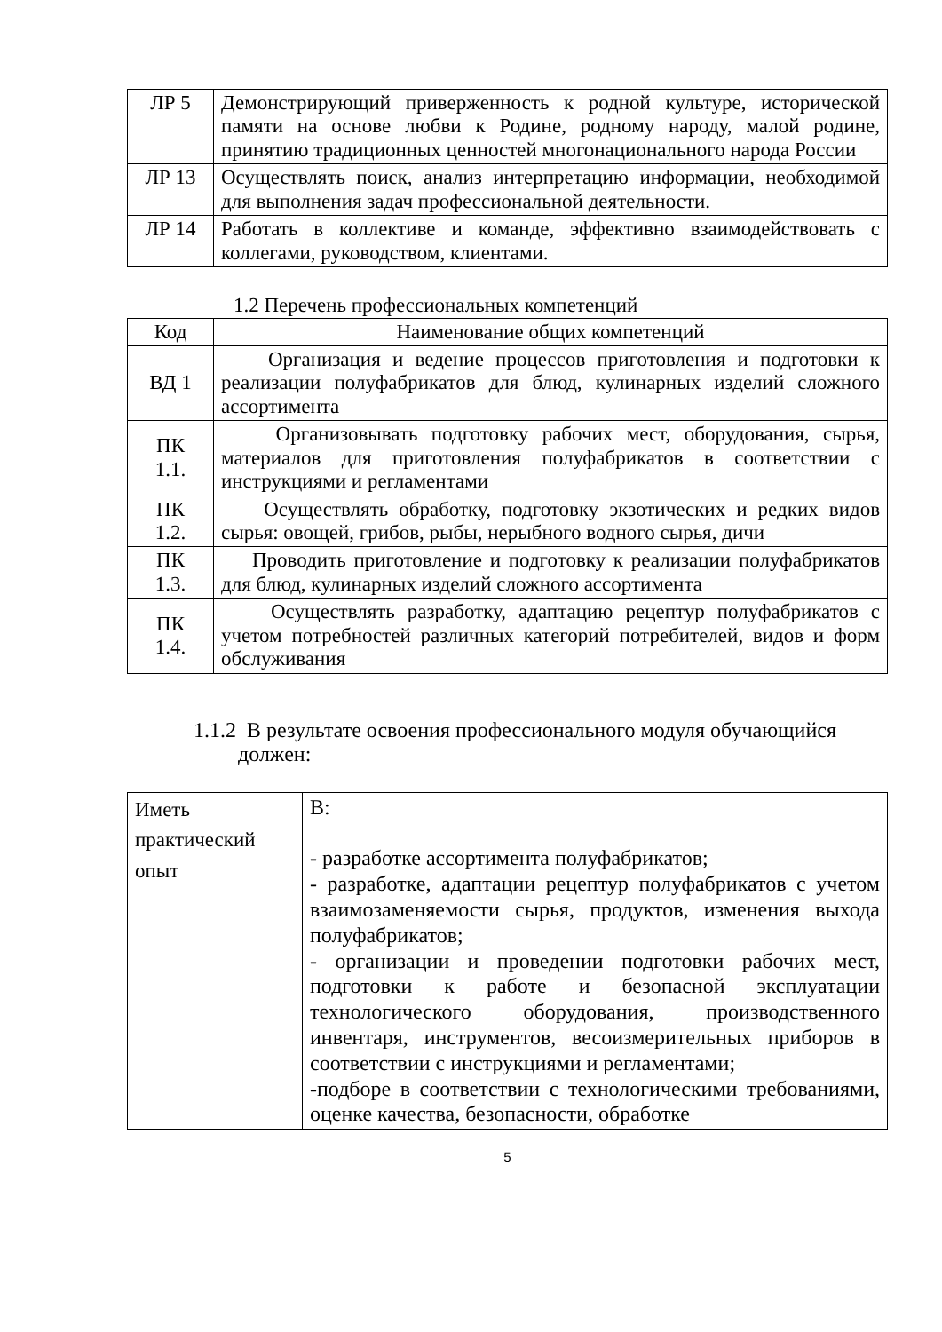| ЛР 5 | Демонстрирующий приверженность к родной культуре, исторической памяти на основе любви к Родине, родному народу, малой родине, принятию традиционных ценностей многонационального народа России |
| ЛР 13 | Осуществлять поиск, анализ интерпретацию информации, необходимой для выполнения задач профессиональной деятельности. |
| ЛР 14 | Работать в коллективе и команде, эффективно взаимодействовать с коллегами, руководством, клиентами. |
1.2 Перечень профессиональных компетенций
| Код | Наименование общих компетенций |
| --- | --- |
| ВД 1 | Организация и ведение процессов приготовления и подготовки к реализации полуфабрикатов для блюд, кулинарных изделий сложного ассортимента |
| ПК 1.1. | Организовывать подготовку рабочих мест, оборудования, сырья, материалов для приготовления полуфабрикатов в соответствии с инструкциями и регламентами |
| ПК 1.2. | Осуществлять обработку, подготовку экзотических и редких видов сырья: овощей, грибов, рыбы, нерыбного водного сырья, дичи |
| ПК 1.3. | Проводить приготовление и подготовку к реализации полуфабрикатов для блюд, кулинарных изделий сложного ассортимента |
| ПК 1.4. | Осуществлять разработку, адаптацию рецептур полуфабрикатов с учетом потребностей различных категорий потребителей, видов и форм обслуживания |
1.1.2 В результате освоения профессионального модуля обучающийся должен:
| Иметь практический опыт | В: - разработке ассортимента полуфабрикатов; - разработке, адаптации рецептур полуфабрикатов с учетом взаимозаменяемости сырья, продуктов, изменения выхода полуфабрикатов; - организации и проведении подготовки рабочих мест, подготовки к работе и безопасной эксплуатации технологического оборудования, производственного инвентаря, инструментов, весоизмерительных приборов в соответствии с инструкциями и регламентами; -подборе в соответствии с технологическими требованиями, оценке качества, безопасности, обработке |
5